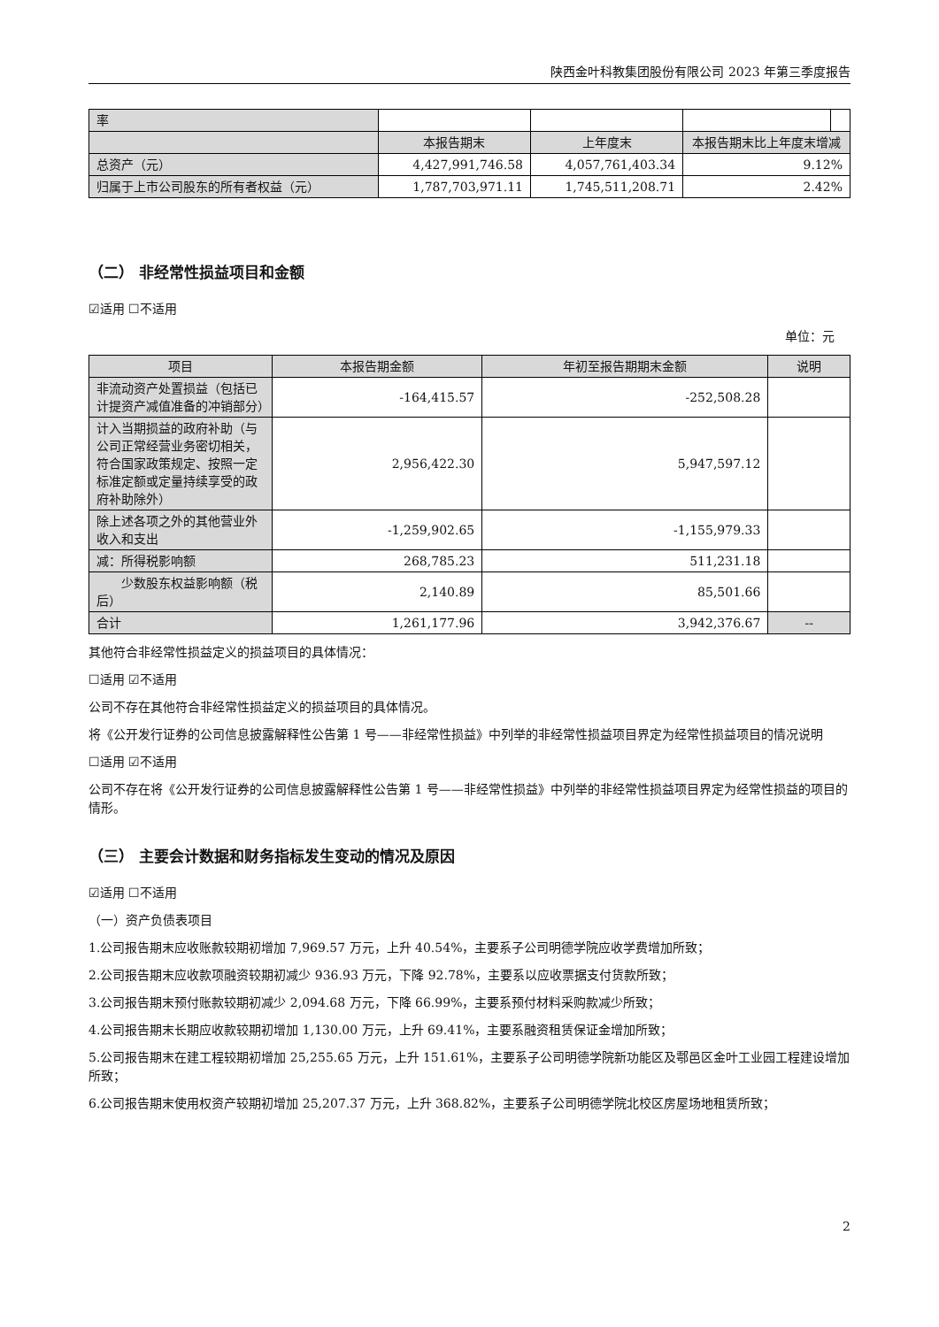陕西金叶科教集团股份有限公司 2023 年第三季度报告
| 率 | | | | |
| | 本报告期末 | 上年度末 | 本报告期末比上年度末增减 | |
| 总资产（元） | 4,427,991,746.58 | 4,057,761,403.34 | 9.12% | |
| 归属于上市公司股东的所有者权益（元） | 1,787,703,971.11 | 1,745,511,208.71 | 2.42% | |
（二） 非经常性损益项目和金额
☑适用 ☐不适用
单位：元
| 项目 | 本报告期金额 | 年初至报告期期末金额 | 说明 |
| --- | --- | --- | --- |
| 非流动资产处置损益（包括已计提资产减值准备的冲销部分） | -164,415.57 | -252,508.28 | |
| 计入当期损益的政府补助（与公司正常经营业务密切相关，符合国家政策规定、按照一定标准定额或定量持续享受的政府补助除外） | 2,956,422.30 | 5,947,597.12 | |
| 除上述各项之外的其他营业外收入和支出 | -1,259,902.65 | -1,155,979.33 | |
| 减：所得税影响额 | 268,785.23 | 511,231.18 | |
| 少数股东权益影响额（税后） | 2,140.89 | 85,501.66 | |
| 合计 | 1,261,177.96 | 3,942,376.67 | -- |
其他符合非经常性损益定义的损益项目的具体情况：
☐适用 ☑不适用
公司不存在其他符合非经常性损益定义的损益项目的具体情况。
将《公开发行证券的公司信息披露解释性公告第 1 号——非经常性损益》中列举的非经常性损益项目界定为经常性损益项目的情况说明
☐适用 ☑不适用
公司不存在将《公开发行证券的公司信息披露解释性公告第 1 号——非经常性损益》中列举的非经常性损益项目界定为经常性损益的项目的情形。
（三） 主要会计数据和财务指标发生变动的情况及原因
☑适用 ☐不适用
（一）资产负债表项目
1.公司报告期末应收账款较期初增加 7,969.57 万元，上升 40.54%，主要系子公司明德学院应收学费增加所致；
2.公司报告期末应收款项融资较期初减少 936.93 万元，下降 92.78%，主要系以应收票据支付货款所致；
3.公司报告期末预付账款较期初减少 2,094.68 万元，下降 66.99%，主要系预付材料采购款减少所致；
4.公司报告期末长期应收款较期初增加 1,130.00 万元，上升 69.41%，主要系融资租赁保证金增加所致；
5.公司报告期末在建工程较期初增加 25,255.65 万元，上升 151.61%，主要系子公司明德学院新功能区及鄠邑区金叶工业园工程建设增加所致；
6.公司报告期末使用权资产较期初增加 25,207.37 万元，上升 368.82%，主要系子公司明德学院北校区房屋场地租赁所致；
2